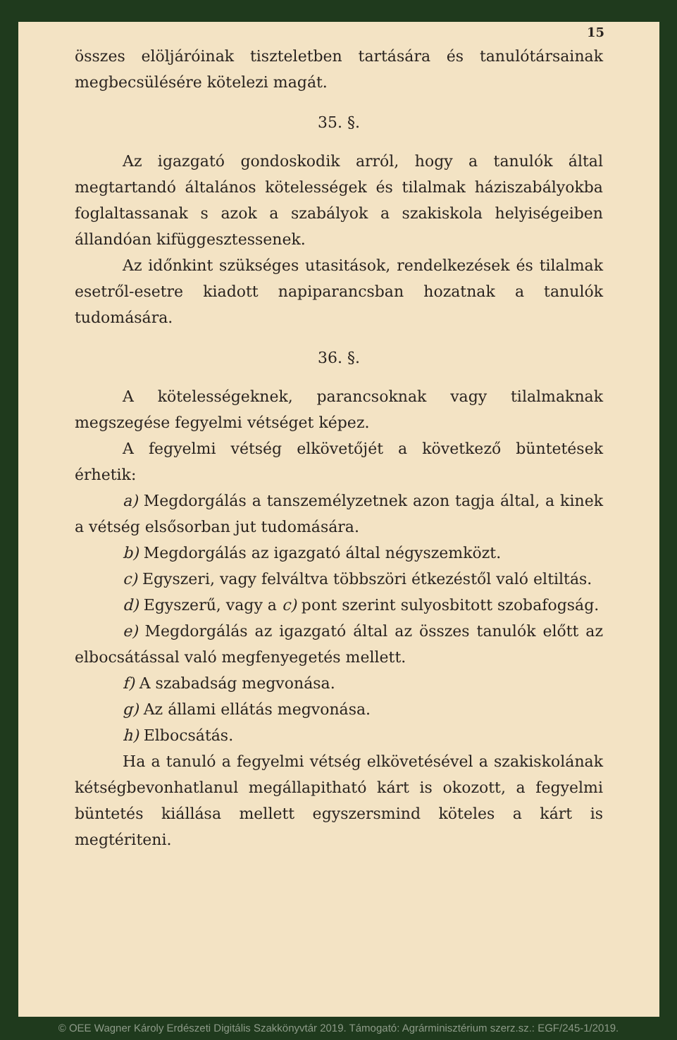15
összes elöljáróinak tiszteletben tartására és tanulótársainak megbecsülésére kötelezi magát.
35. §.
Az igazgató gondoskodik arról, hogy a tanulók által megtartandó általános kötelességek és tilalmak háziszabályokba foglaltassanak s azok a szabályok a szakiskola helyiségeiben állandóan kifüggesztessenek.
Az időnkint szükséges utasitások, rendelkezések és tilalmak esetről-esetre kiadott napiparancsban hozatnak a tanulók tudomására.
36. §.
A kötelességeknek, parancsoknak vagy tilalmaknak megszegése fegyelmi vétséget képez.
A fegyelmi vétség elkövetőjét a következő büntetések érhetik:
a) Megdorgálás a tanszemélyzetnek azon tagja által, a kinek a vétség elsősorban jut tudomására.
b) Megdorgálás az igazgató által négyszemközt.
c) Egyszeri, vagy felváltva többszöri étkezéstől való eltiltás.
d) Egyszerű, vagy a c) pont szerint sulyosbitott szobafogság.
e) Megdorgálás az igazgató által az összes tanulók előtt az elbocsátással való megfenyegetés mellett.
f) A szabadság megvonása.
g) Az állami ellátás megvonása.
h) Elbocsátás.
Ha a tanuló a fegyelmi vétség elkövetésével a szakiskolának kétségbevonhatlanul megállapitható kárt is okozott, a fegyelmi büntetés kiállása mellett egyszersmind köteles a kárt is megtériteni.
© OEE Wagner Károly Erdészeti Digitális Szakkönyvtár 2019. Támogató: Agrárminisztérium szerz.sz.: EGF/245-1/2019.